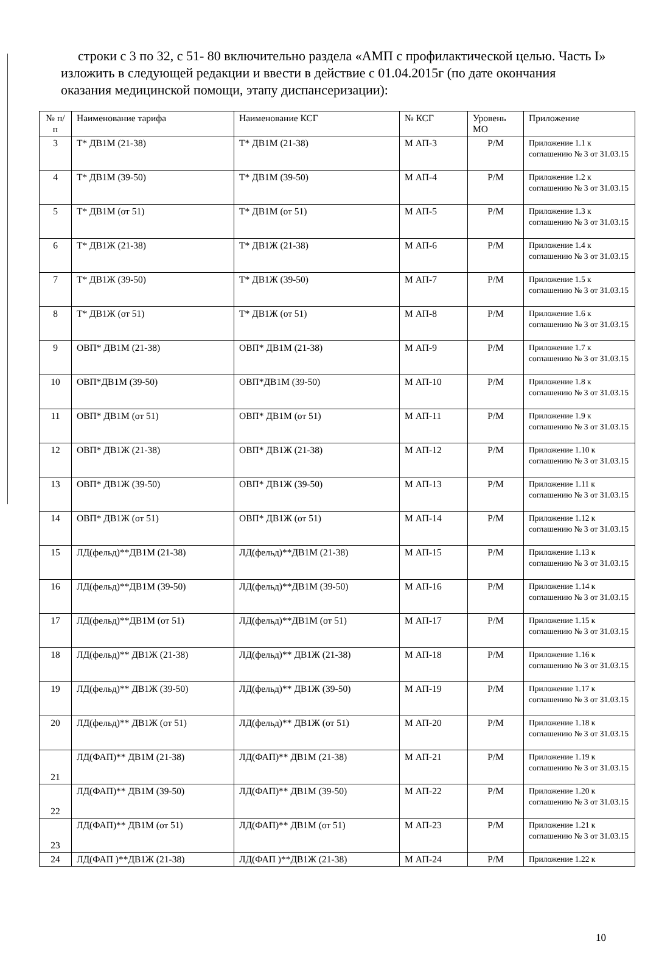строки с 3 по 32, с 51- 80 включительно раздела «АМП с профилактической целью. Часть I» изложить в следующей редакции и ввести в действие с 01.04.2015г (по дате окончания оказания медицинской помощи, этапу диспансеризации):
| № п/п | Наименование тарифа | Наименование КСГ | № КСГ | Уровень МО | Приложение |
| --- | --- | --- | --- | --- | --- |
| 3 | Т* ДВ1М (21-38) | Т* ДВ1М (21-38) | М АП-3 | Р/М | Приложение 1.1 к соглашению № 3 от 31.03.15 |
| 4 | Т* ДВ1М (39-50) | Т* ДВ1М (39-50) | М АП-4 | Р/М | Приложение 1.2 к соглашению № 3 от 31.03.15 |
| 5 | Т* ДВ1М (от 51) | Т* ДВ1М (от 51) | М АП-5 | Р/М | Приложение 1.3 к соглашению № 3 от 31.03.15 |
| 6 | Т* ДВ1Ж (21-38) | Т* ДВ1Ж (21-38) | М АП-6 | Р/М | Приложение 1.4 к соглашению № 3 от 31.03.15 |
| 7 | Т* ДВ1Ж (39-50) | Т* ДВ1Ж (39-50) | М АП-7 | Р/М | Приложение 1.5 к соглашению № 3 от 31.03.15 |
| 8 | Т* ДВ1Ж (от 51) | Т* ДВ1Ж (от 51) | М АП-8 | Р/М | Приложение 1.6 к соглашению № 3 от 31.03.15 |
| 9 | ОВП* ДВ1М (21-38) | ОВП* ДВ1М (21-38) | М АП-9 | Р/М | Приложение 1.7 к соглашению № 3 от 31.03.15 |
| 10 | ОВП*ДВ1М (39-50) | ОВП*ДВ1М (39-50) | М АП-10 | Р/М | Приложение 1.8 к соглашению № 3 от 31.03.15 |
| 11 | ОВП* ДВ1М (от 51) | ОВП* ДВ1М (от 51) | М АП-11 | Р/М | Приложение 1.9 к соглашению № 3 от 31.03.15 |
| 12 | ОВП* ДВ1Ж (21-38) | ОВП* ДВ1Ж (21-38) | М АП-12 | Р/М | Приложение 1.10 к соглашению № 3 от 31.03.15 |
| 13 | ОВП* ДВ1Ж (39-50) | ОВП* ДВ1Ж (39-50) | М АП-13 | Р/М | Приложение 1.11 к соглашению № 3 от 31.03.15 |
| 14 | ОВП* ДВ1Ж (от 51) | ОВП* ДВ1Ж (от 51) | М АП-14 | Р/М | Приложение 1.12 к соглашению № 3 от 31.03.15 |
| 15 | ЛД(фельд)**ДВ1М (21-38) | ЛД(фельд)**ДВ1М (21-38) | М АП-15 | Р/М | Приложение 1.13 к соглашению № 3 от 31.03.15 |
| 16 | ЛД(фельд)**ДВ1М (39-50) | ЛД(фельд)**ДВ1М (39-50) | М АП-16 | Р/М | Приложение 1.14 к соглашению № 3 от 31.03.15 |
| 17 | ЛД(фельд)**ДВ1М (от 51) | ЛД(фельд)**ДВ1М (от 51) | М АП-17 | Р/М | Приложение 1.15 к соглашению № 3 от 31.03.15 |
| 18 | ЛД(фельд)** ДВ1Ж (21-38) | ЛД(фельд)** ДВ1Ж (21-38) | М АП-18 | Р/М | Приложение 1.16 к соглашению № 3 от 31.03.15 |
| 19 | ЛД(фельд)** ДВ1Ж (39-50) | ЛД(фельд)** ДВ1Ж (39-50) | М АП-19 | Р/М | Приложение 1.17 к соглашению № 3 от 31.03.15 |
| 20 | ЛД(фельд)** ДВ1Ж (от 51) | ЛД(фельд)** ДВ1Ж (от 51) | М АП-20 | Р/М | Приложение 1.18 к соглашению № 3 от 31.03.15 |
| 21 | ЛД(ФАП)** ДВ1М (21-38) | ЛД(ФАП)** ДВ1М (21-38) | М АП-21 | Р/М | Приложение 1.19 к соглашению № 3 от 31.03.15 |
| 22 | ЛД(ФАП)** ДВ1М (39-50) | ЛД(ФАП)** ДВ1М (39-50) | М АП-22 | Р/М | Приложение 1.20 к соглашению № 3 от 31.03.15 |
| 23 | ЛД(ФАП)** ДВ1М (от 51) | ЛД(ФАП)** ДВ1М (от 51) | М АП-23 | Р/М | Приложение 1.21 к соглашению № 3 от 31.03.15 |
| 24 | ЛД(ФАП )**ДВ1Ж (21-38) | ЛД(ФАП )**ДВ1Ж (21-38) | М АП-24 | Р/М | Приложение 1.22 к |
10